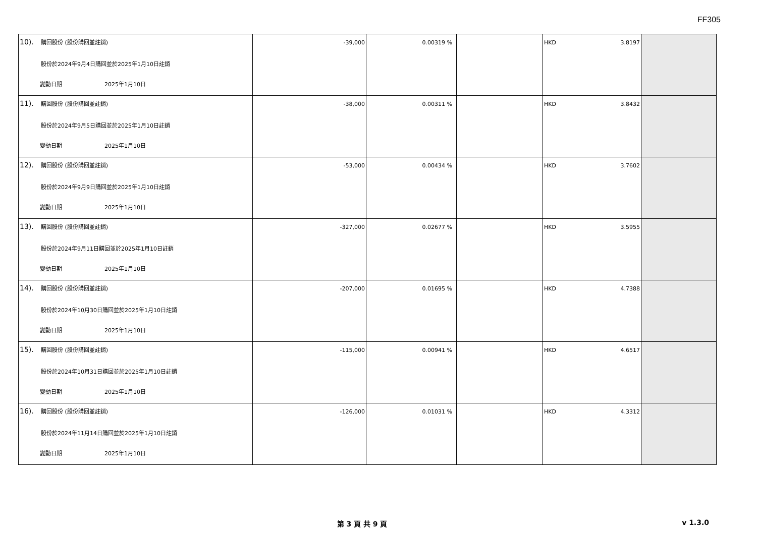FF305
| 10). 購回股份 (股份購回並註銷) 股份於2024年9月4日購回並於2025年1月10日註銷 變動日期 2025年1月10日 | -39,000 | 0.00319 % | | HKD 3.8197 | |
| 11). 購回股份 (股份購回並註銷) 股份於2024年9月5日購回並於2025年1月10日註銷 變動日期 2025年1月10日 | -38,000 | 0.00311 % | | HKD 3.8432 | |
| 12). 購回股份 (股份購回並註銷) 股份於2024年9月9日購回並於2025年1月10日註銷 變動日期 2025年1月10日 | -53,000 | 0.00434 % | | HKD 3.7602 | |
| 13). 購回股份 (股份購回並註銷) 股份於2024年9月11日購回並於2025年1月10日註銷 變動日期 2025年1月10日 | -327,000 | 0.02677 % | | HKD 3.5955 | |
| 14). 購回股份 (股份購回並註銷) 股份於2024年10月30日購回並於2025年1月10日註銷 變動日期 2025年1月10日 | -207,000 | 0.01695 % | | HKD 4.7388 | |
| 15). 購回股份 (股份購回並註銷) 股份於2024年10月31日購回並於2025年1月10日註銷 變動日期 2025年1月10日 | -115,000 | 0.00941 % | | HKD 4.6517 | |
| 16). 購回股份 (股份購回並註銷) 股份於2024年11月14日購回並於2025年1月10日註銷 變動日期 2025年1月10日 | -126,000 | 0.01031 % | | HKD 4.3312 | |
第 3 頁 共 9 頁 v 1.3.0